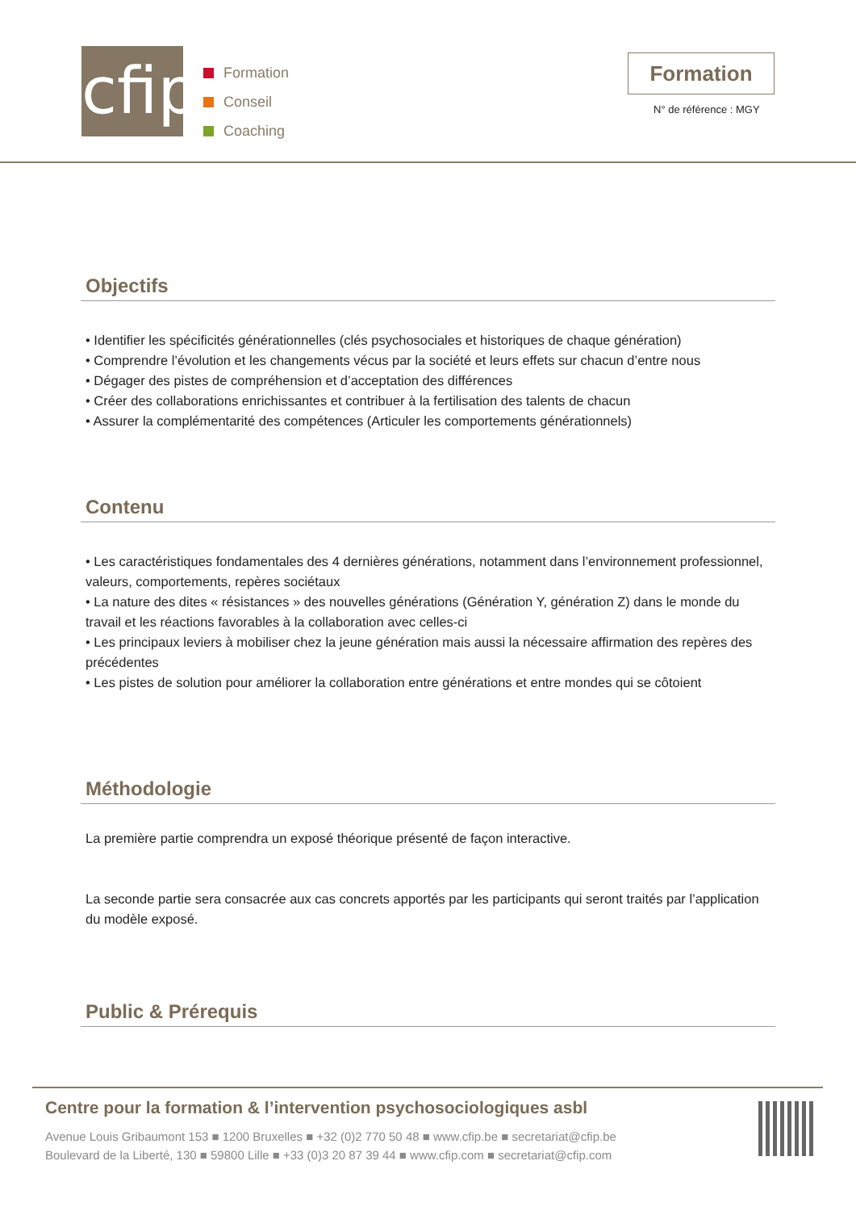cfip
Formation
Conseil
Coaching
Formation
N° de référence : MGY
Objectifs
• Identifier les spécificités générationnelles (clés psychosociales et historiques de chaque génération)
• Comprendre l’évolution et les changements vécus par la société et leurs effets sur chacun d’entre nous
• Dégager des pistes de compréhension et d’acceptation des différences
• Créer des collaborations enrichissantes et contribuer à la fertilisation des talents de chacun
• Assurer la complémentarité des compétences (Articuler les comportements générationnels)
Contenu
• Les caractéristiques fondamentales des 4 dernières générations, notamment dans l’environnement professionnel, valeurs, comportements, repères sociétaux
• La nature des dites « résistances » des nouvelles générations (Génération Y, génération Z) dans le monde du travail et les réactions favorables à la collaboration avec celles-ci
• Les principaux leviers à mobiliser chez la jeune génération mais aussi la nécessaire affirmation des repères des précédentes
• Les pistes de solution pour améliorer la collaboration entre générations et entre mondes qui se côtoient
Méthodologie
La première partie comprendra un exposé théorique présenté de façon interactive.
La seconde partie sera consacrée aux cas concrets apportés par les participants qui seront traités par l’application du modèle exposé.
Public & Prérequis
Centre pour la formation & l’intervention psychosociologiques asbl
Avenue Louis Gribaumont 153 ■ 1200 Bruxelles ■ +32 (0)2 770 50 48 ■ www.cfip.be ■ secretariat@cfip.be
Boulevard de la Liberté, 130 ■ 59800 Lille ■ +33 (0)3 20 87 39 44 ■ www.cfip.com ■ secretariat@cfip.com